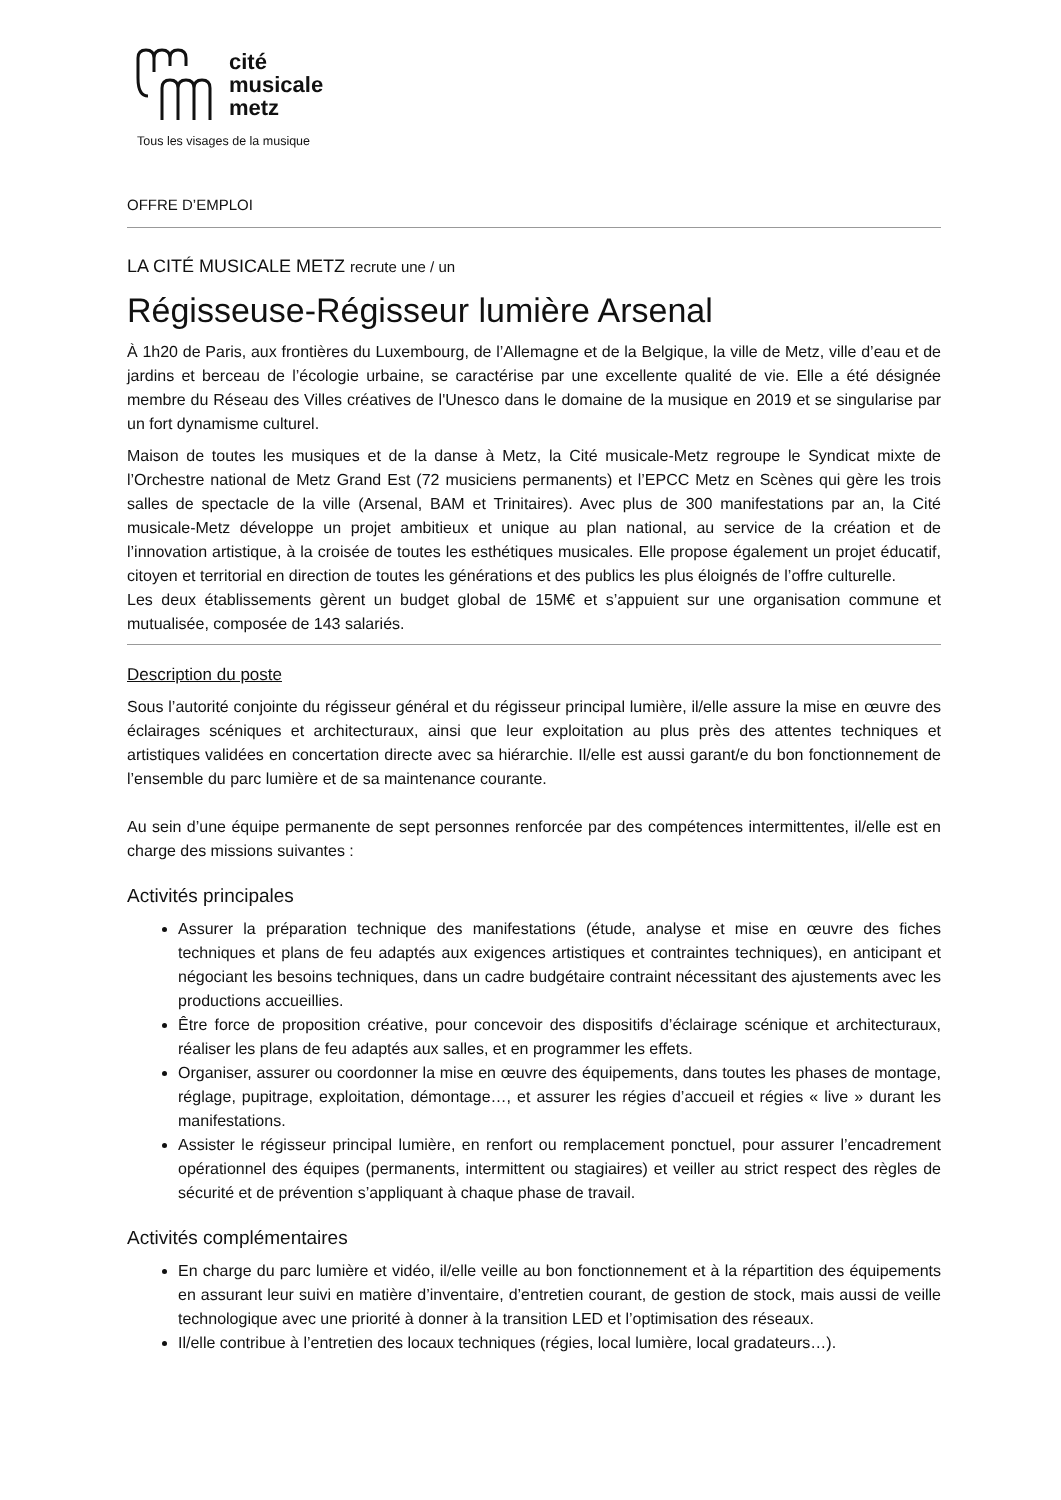cité
musicale
metz
Tous les visages de la musique
OFFRE D’EMPLOI
LA CITÉ MUSICALE METZ recrute une / un
Régisseuse-Régisseur lumière Arsenal
À 1h20 de Paris, aux frontières du Luxembourg, de l’Allemagne et de la Belgique, la ville de Metz, ville d’eau et de jardins et berceau de l’écologie urbaine, se caractérise par une excellente qualité de vie. Elle a été désignée membre du Réseau des Villes créatives de l'Unesco dans le domaine de la musique en 2019 et se singularise par un fort dynamisme culturel.
Maison de toutes les musiques et de la danse à Metz, la Cité musicale-Metz regroupe le Syndicat mixte de l’Orchestre national de Metz Grand Est (72 musiciens permanents) et l’EPCC Metz en Scènes qui gère les trois salles de spectacle de la ville (Arsenal, BAM et Trinitaires). Avec plus de 300 manifestations par an, la Cité musicale-Metz développe un projet ambitieux et unique au plan national, au service de la création et de l’innovation artistique, à la croisée de toutes les esthétiques musicales. Elle propose également un projet éducatif, citoyen et territorial en direction de toutes les générations et des publics les plus éloignés de l’offre culturelle.
Les deux établissements gèrent un budget global de 15M€ et s’appuient sur une organisation commune et mutualisée, composée de 143 salariés.
Description du poste
Sous l’autorité conjointe du régisseur général et du régisseur principal lumière, il/elle assure la mise en œuvre des éclairages scéniques et architecturaux, ainsi que leur exploitation au plus près des attentes techniques et artistiques validées en concertation directe avec sa hiérarchie. Il/elle est aussi garant/e du bon fonctionnement de l’ensemble du parc lumière et de sa maintenance courante.
Au sein d’une équipe permanente de sept personnes renforcée par des compétences intermittentes, il/elle est en charge des missions suivantes :
Activités principales
Assurer la préparation technique des manifestations (étude, analyse et mise en œuvre des fiches techniques et plans de feu adaptés aux exigences artistiques et contraintes techniques), en anticipant et négociant les besoins techniques, dans un cadre budgétaire contraint nécessitant des ajustements avec les productions accueillies.
Être force de proposition créative, pour concevoir des dispositifs d’éclairage scénique et architecturaux, réaliser les plans de feu adaptés aux salles, et en programmer les effets.
Organiser, assurer ou coordonner la mise en œuvre des équipements, dans toutes les phases de montage, réglage, pupitrage, exploitation, démontage…, et assurer les régies d’accueil et régies « live » durant les manifestations.
Assister le régisseur principal lumière, en renfort ou remplacement ponctuel, pour assurer l’encadrement opérationnel des équipes (permanents, intermittent ou stagiaires) et veiller au strict respect des règles de sécurité et de prévention s’appliquant à chaque phase de travail.
Activités complémentaires
En charge du parc lumière et vidéo, il/elle veille au bon fonctionnement et à la répartition des équipements en assurant leur suivi en matière d’inventaire, d’entretien courant, de gestion de stock, mais aussi de veille technologique avec une priorité à donner à la transition LED et l’optimisation des réseaux.
Il/elle contribue à l’entretien des locaux techniques (régies, local lumière, local gradateurs…).